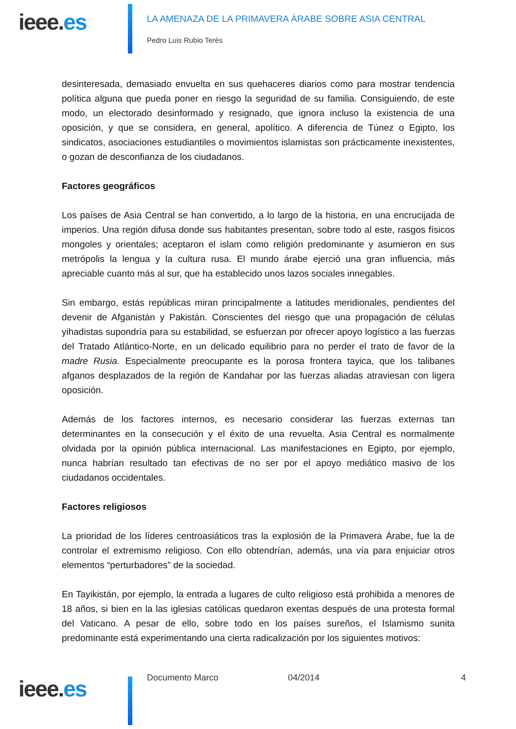ieee.es
LA AMENAZA DE LA PRIMAVERA ÁRABE SOBRE ASIA CENTRAL
Pedro Luis Rubio Terés
desinteresada, demasiado envuelta en sus quehaceres diarios como para mostrar tendencia política alguna que pueda poner en riesgo la seguridad de su familia. Consiguiendo, de este modo, un electorado desinformado y resignado, que ignora incluso la existencia de una oposición, y que se considera, en general, apolítico. A diferencia de Túnez o Egipto, los sindicatos, asociaciones estudiantiles o movimientos islamistas son prácticamente inexistentes, o gozan de desconfianza de los ciudadanos.
Factores geográficos
Los países de Asia Central se han convertido, a lo largo de la historia, en una encrucijada de imperios. Una región difusa donde sus habitantes presentan, sobre todo al este, rasgos físicos mongoles y orientales; aceptaron el islam como religión predominante y asumieron en sus metrópolis la lengua y la cultura rusa. El mundo árabe ejerció una gran influencia, más apreciable cuanto más al sur, que ha establecido unos lazos sociales innegables.
Sin embargo, estás repúblicas miran principalmente a latitudes meridionales, pendientes del devenir de Afganistán y Pakistán. Conscientes del riesgo que una propagación de células yihadistas supondría para su estabilidad, se esfuerzan por ofrecer apoyo logístico a las fuerzas del Tratado Atlántico-Norte, en un delicado equilibrio para no perder el trato de favor de la madre Rusia. Especialmente preocupante es la porosa frontera tayica, que los talibanes afganos desplazados de la región de Kandahar por las fuerzas aliadas atraviesan con ligera oposición.
Además de los factores internos, es necesario considerar las fuerzas externas tan determinantes en la consecución y el éxito de una revuelta. Asia Central es normalmente olvidada por la opinión pública internacional. Las manifestaciones en Egipto, por ejemplo, nunca habrían resultado tan efectivas de no ser por el apoyo mediático masivo de los ciudadanos occidentales.
Factores religiosos
La prioridad de los líderes centroasiáticos tras la explosión de la Primavera Árabe, fue la de controlar el extremismo religioso. Con ello obtendrían, además, una vía para enjuiciar otros elementos “perturbadores” de la sociedad.
En Tayikistán, por ejemplo, la entrada a lugares de culto religioso está prohibida a menores de 18 años, si bien en la las iglesias católicas quedaron exentas después de una protesta formal del Vaticano. A pesar de ello, sobre todo en los países sureños, el Islamismo sunita predominante está experimentando una cierta radicalización por los siguientes motivos:
ieee.es
Documento Marco 04/2014 4